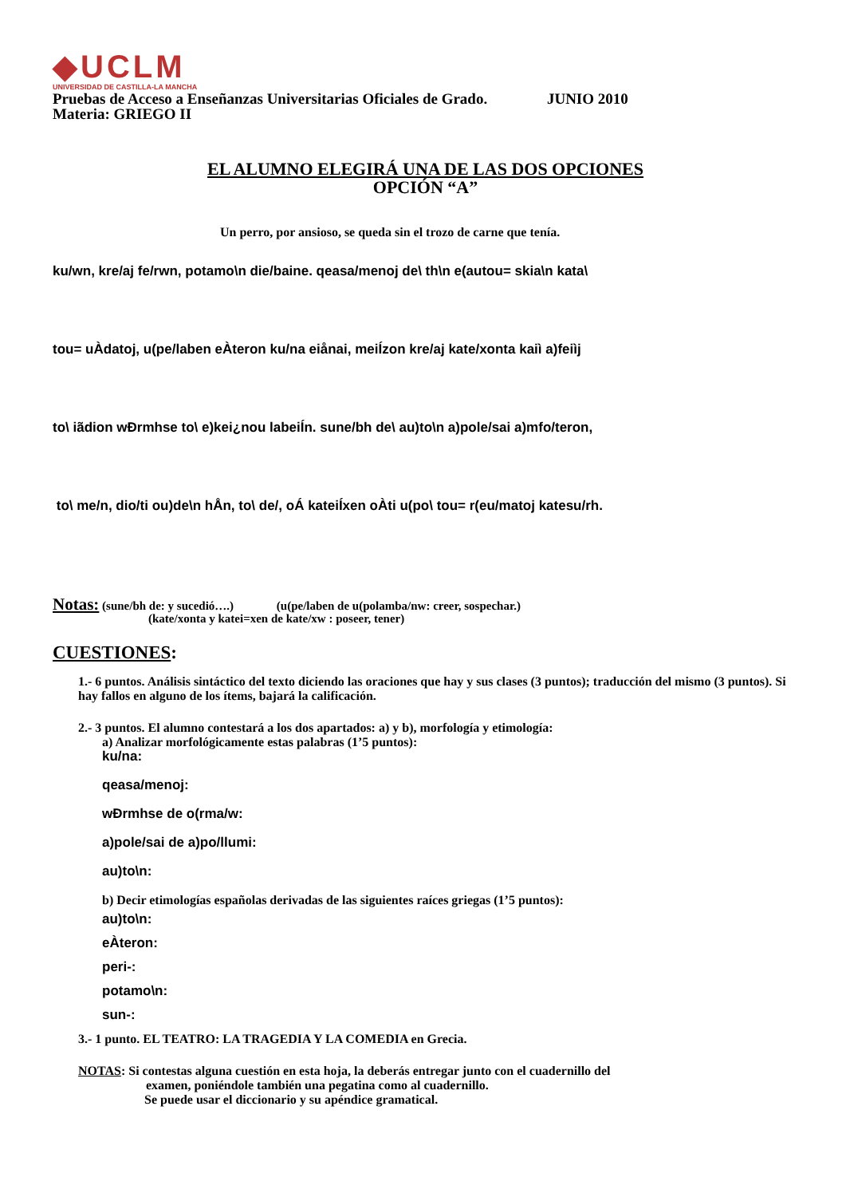◆UCLM
UNIVERSIDAD DE CASTILLA-LA MANCHA
Pruebas de Acceso a Enseñanzas Universitarias Oficiales de Grado. JUNIO 2010
Materia: GRIEGO II
EL ALUMNO ELEGIRÁ UNA DE LAS DOS OPCIONES
OPCIÓN “A”
Un perro, por ansioso, se queda sin el trozo de carne que tenía.
ku/wn, kre/aj fe/rwn, potamo\n die/baine. qeasa/menoj de\ th\n e(autou= skia\n kata\
tou= uÀdatoj, u(pe/laben eÀteron ku/na eiånai, meiÍzon kre/aj kate/xonta kaiì a)feiìj
to\ iãdion wÐrmhse to\ e)kei¿nou labeiÍn. sune/bh de\ au)to\n a)pole/sai a)mfo/teron,
to\ me/n, dio/ti ou)de\n hÅn, to\ de/, oÁ kateiÍxen oÀti u(po\ tou= r(eu/matoj katesu/rh.
Notas: (sune/bh de: y sucedió….) (u(pe/laben de u(polamba/nw: creer, sospechar.)
(kate/xonta y katei=xen de kate/xw : poseer, tener)
CUESTIONES:
1.- 6 puntos. Análisis sintáctico del texto diciendo las oraciones que hay y sus clases (3 puntos); traducción del mismo (3 puntos). Si hay fallos en alguno de los ítems, bajará la calificación.
2.- 3 puntos. El alumno contestará a los dos apartados: a) y b), morfología y etimología:
a) Analizar morfológicamente estas palabras (1’5 puntos):
ku/na:
qeasa/menoj:
wÐrmhse de o(rma/w:
a)pole/sai de a)po/llumi:
au)to\n:
b) Decir etimologías españolas derivadas de las siguientes raíces griegas (1’5 puntos):
au)to\n:
eÀteron:
peri-:
potamo\n:
sun-:
3.- 1 punto. EL TEATRO: LA TRAGEDIA Y LA COMEDIA en Grecia.
NOTAS: Si contestas alguna cuestión en esta hoja, la deberás entregar junto con el cuadernillo del
examen, poniéndole también una pegatina como al cuadernillo.
Se puede usar el diccionario y su apéndice gramatical.